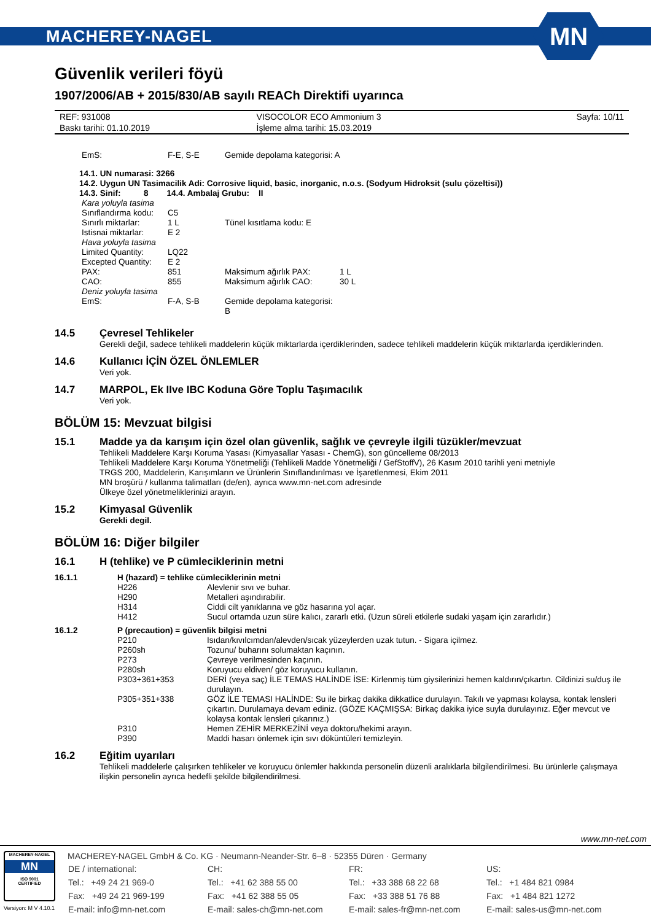MACHEREY-NAGEL MN
Güvenlik verileri föyü
1907/2006/AB + 2015/830/AB sayılı REACh Direktifi uyarınca
| REF: 931008 | VISOCOLOR ECO Ammonium 3 | Sayfa: 10/11 |
| Baskı tarihi: 01.10.2019 | İşleme alma tarihi: 15.03.2019 | |
| EmS: | F-E, S-E | Gemide depolama kategorisi: A |
14.1. UN numarasi: 3266
14.2. Uygun UN Tasimacilik Adi: Corrosive liquid, basic, inorganic, n.o.s. (Sodyum Hidroksit (sulu çözeltisi))
14.3. Sinif: 8 14.4. Ambalaj Grubu: II
| Kara yoluyla tasima | | | |
| Sınıflandırma kodu: | C5 | | |
| Sınırlı miktarlar: | 1 L | Tünel kısıtlama kodu: E | |
| Istisnai miktarlar: | E 2 | | |
| Hava yoluyla tasima | | | |
| Limited Quantity: | LQ22 | | |
| Excepted Quantity: | E 2 | | |
| PAX: | 851 | Maksimum ağırlık PAX: | 1 L |
| CAO: | 855 | Maksimum ağırlık CAO: | 30 L |
| Deniz yoluyla tasima | | | |
| EmS: | F-A, S-B | Gemide depolama kategorisi: B | |
14.5 Çevresel Tehlikeler
Gerekli değil, sadece tehlikeli maddelerin küçük miktarlarda içerdiklerinden, sadece tehlikeli maddelerin küçük miktarlarda içerdiklerinden.
14.6 Kullanıcı İÇİN ÖZEL ÖNLEMLER
Veri yok.
14.7 MARPOL, Ek IIve IBC Koduna Göre Toplu Taşımacılık
Veri yok.
BÖLÜM 15: Mevzuat bilgisi
15.1 Madde ya da karışım için özel olan güvenlik, sağlık ve çevreyle ilgili tüzükler/mevzuat
Tehlikeli Maddelere Karşı Koruma Yasası (Kimyasallar Yasası - ChemG), son güncelleme 08/2013
Tehlikeli Maddelere Karşı Koruma Yönetmeliği (Tehlikeli Madde Yönetmeliği / GefStoffV), 26 Kasım 2010 tarihli yeni metniyle
TRGS 200, Maddelerin, Karışımların ve Ürünlerin Sınıflandırılması ve İşaretlenmesi, Ekim 2011
MN broşürü / kullanma talimatları (de/en), ayrıca www.mn-net.com adresinde
Ülkeye özel yönetmeliklerinizi arayın.
15.2 Kimyasal Güvenlik
Gerekli degil.
BÖLÜM 16: Diğer bilgiler
16.1 H (tehlike) ve P cümleciklerinin metni
| 16.1.1 | H (hazard) = tehlike cümleciklerinin metni | |
| | H226 | Alevlenir sıvı ve buhar. |
| | H290 | Metalleri aşındırabilir. |
| | H314 | Ciddi cilt yanıklarına ve göz hasarına yol açar. |
| | H412 | Sucul ortamda uzun süre kalıcı, zararlı etki. (Uzun süreli etkilerle sudaki yaşam için zararlıdır.) |
| 16.1.2 | P (precaution) = güvenlik bilgisi metni | |
| | P210 | Isıdan/kıvılcımdan/alevden/sıcak yüzeylerden uzak tutun. - Sigara içilmez. |
| | P260sh | Tozunu/ buharını solumaktan kaçının. |
| | P273 | Çevreye verilmesinden kaçının. |
| | P280sh | Koruyucu eldiven/ göz koruyucu kullanın. |
| | P303+361+353 | DERİ (veya saç) İLE TEMAS HALİNDE İSE: Kirlenmiş tüm giysilerinizi hemen kaldırın/çıkartın. Cildinizi su/duş ile durulayın. |
| | P305+351+338 | GÖZ İLE TEMASI HALİNDE: Su ile birkaç dakika dikkatlice durulayın. Takılı ve yapması kolaysa, kontak lensleri çıkartın. Durulamaya devam ediniz. (GÖZE KAÇMIŞSA: Birkaç dakika iyice suyla durulayınız. Eğer mevcut ve kolaysa kontak lensleri çıkarınız.) |
| | P310 | Hemen ZEHİR MERKEZİNİ veya doktoru/hekimi arayın. |
| | P390 | Maddi hasarı önlemek için sıvı döküntüleri temizleyin. |
16.2 Eğitim uyarıları
Tehlikeli maddelerle çalışırken tehlikeler ve koruyucu önlemler hakkında personelin düzenli aralıklarla bilgilendirilmesi. Bu ürünlerle çalışmaya ilişkin personelin ayrıca hedefli şekilde bilgilendirilmesi.
www.mn-net.com
MACHEREY-NAGEL
MN
ISO 9001
CERTIFIED
Versiyon: M V 4.10.1
MACHEREY-NAGEL GmbH & Co. KG · Neumann-Neander-Str. 6–8 · 52355 Düren · Germany
| DE / international: | CH: | FR: | US: |
| Tel.: +49 24 21 969-0 | Tel.: +41 62 388 55 00 | Tel.: +33 388 68 22 68 | Tel.: +1 484 821 0984 |
| Fax: +49 24 21 969-199 | Fax: +41 62 388 55 05 | Fax: +33 388 51 76 88 | Fax: +1 484 821 1272 |
| E-mail: info@mn-net.com | E-mail: sales-ch@mn-net.com | E-mail: sales-fr@mn-net.com | E-mail: sales-us@mn-net.com |